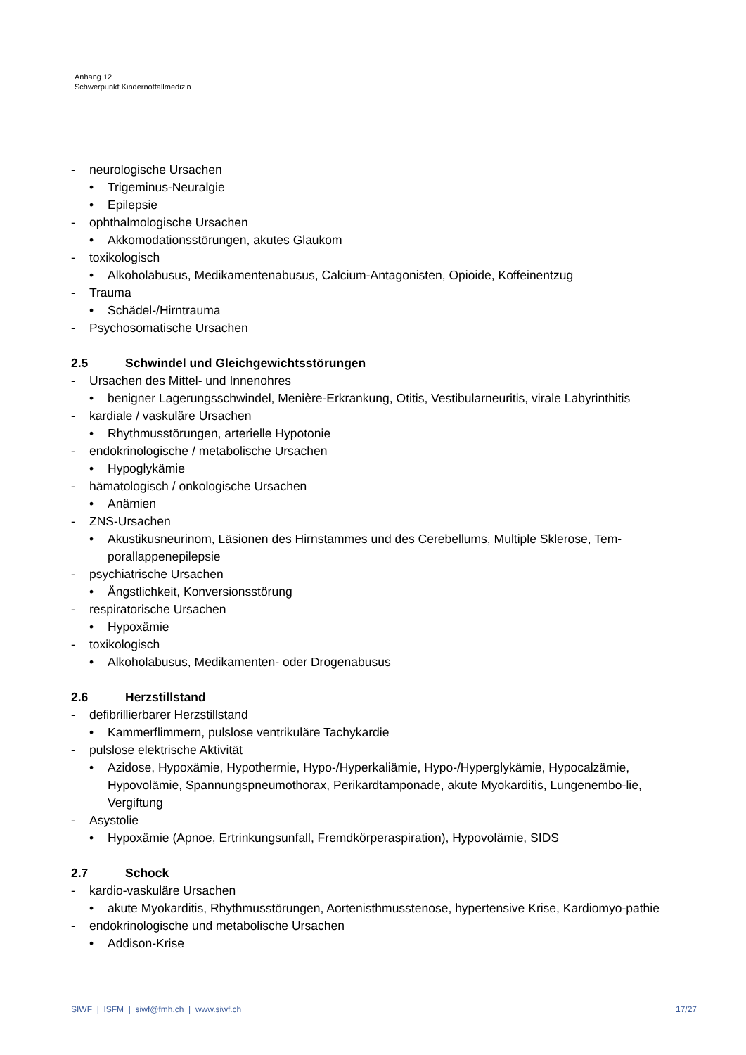Anhang 12
Schwerpunkt Kindernotfallmedizin
- neurologische Ursachen
• Trigeminus-Neuralgie
• Epilepsie
- ophthalmologische Ursachen
• Akkomodationsstörungen, akutes Glaukom
- toxikologisch
• Alkoholabusus, Medikamentenabusus, Calcium-Antagonisten, Opioide, Koffeinentzug
- Trauma
• Schädel-/Hirntrauma
- Psychosomatische Ursachen
2.5 Schwindel und Gleichgewichtsstörungen
- Ursachen des Mittel- und Innenohres
• benigner Lagerungsschwindel, Menière-Erkrankung, Otitis, Vestibularneuritis, virale Labyrinthitis
- kardiale / vaskuläre Ursachen
• Rhythmusstörungen, arterielle Hypotonie
- endokrinologische / metabolische Ursachen
• Hypoglykämie
- hämatologisch / onkologische Ursachen
• Anämien
- ZNS-Ursachen
• Akustikusneurinom, Läsionen des Hirnstammes und des Cerebellums, Multiple Sklerose, Tem-porallappenepilepsie
- psychiatrische Ursachen
• Ängstlichkeit, Konversionsstörung
- respiratorische Ursachen
• Hypoxämie
- toxikologisch
• Alkoholabusus, Medikamenten- oder Drogenabusus
2.6 Herzstillstand
- defibrillierbarer Herzstillstand
• Kammerflimmern, pulslose ventrikuläre Tachykardie
- pulslose elektrische Aktivität
• Azidose, Hypoxämie, Hypothermie, Hypo-/Hyperkaliämie, Hypo-/Hyperglykämie, Hypocalzämie, Hypovolämie, Spannungspneumothorax, Perikardtamponade, akute Myokarditis, Lungenembo-lie, Vergiftung
- Asystolie
• Hypoxämie (Apnoe, Ertrinkungsunfall, Fremdkörperaspiration), Hypovolämie, SIDS
2.7 Schock
- kardio-vaskuläre Ursachen
• akute Myokarditis, Rhythmusstörungen, Aortenisthmusstenose, hypertensive Krise, Kardiomyo-pathie
- endokrinologische und metabolische Ursachen
• Addison-Krise
SIWF | ISFM | siwf@fmh.ch | www.siwf.ch 17/27